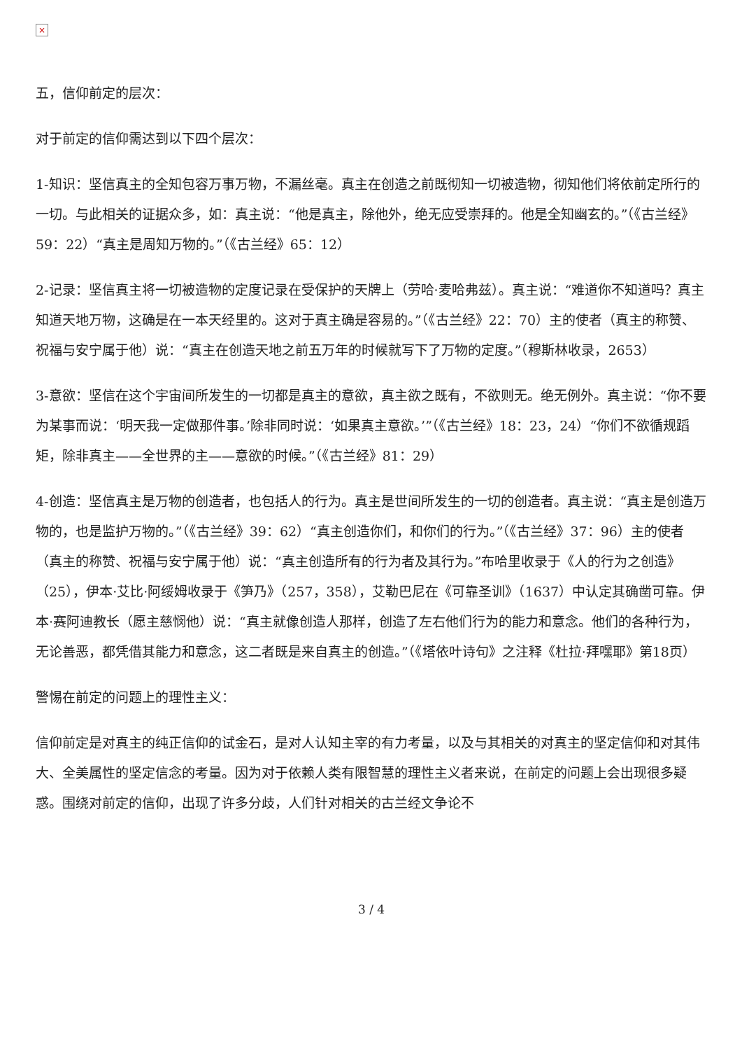×
五，信仰前定的层次：
对于前定的信仰需达到以下四个层次：
1-知识：坚信真主的全知包容万事万物，不漏丝毫。真主在创造之前既彻知一切被造物，彻知他们将依前定所行的一切。与此相关的证据众多，如：真主说：“他是真主，除他外，绝无应受崇拜的。他是全知幽玄的。”（《古兰经》59：22）“真主是周知万物的。”（《古兰经》65：12）
2-记录：坚信真主将一切被造物的定度记录在受保护的天牌上（劳哈·麦哈弗兹）。真主说：“难道你不知道吗？真主知道天地万物，这确是在一本天经里的。这对于真主确是容易的。”（《古兰经》22：70）主的使者（真主的称赞、祝福与安宁属于他）说：“真主在创造天地之前五万年的时候就写下了万物的定度。”（穆斯林收录，2653）
3-意欲：坚信在这个宇宙间所发生的一切都是真主的意欲，真主欲之既有，不欲则无。绝无例外。真主说：“你不要为某事而说：‘明天我一定做那件事。’除非同时说：‘如果真主意欲。’”（《古兰经》18：23，24）“你们不欲循规蹈矩，除非真主——全世界的主——意欲的时候。”（《古兰经》81：29）
4-创造：坚信真主是万物的创造者，也包括人的行为。真主是世间所发生的一切的创造者。真主说：“真主是创造万物的，也是监护万物的。”（《古兰经》39：62）“真主创造你们，和你们的行为。”（《古兰经》37：96）主的使者（真主的称赞、祝福与安宁属于他）说：“真主创造所有的行为者及其行为。”布哈里收录于《人的行为之创造》（25），伊本·艾比·阿绥姆收录于《笋乃》（257，358），艾勒巴尼在《可靠圣训》（1637）中认定其确凿可靠。伊本·赛阿迪教长（愿主慈悯他）说：“真主就像创造人那样，创造了左右他们行为的能力和意念。他们的各种行为，无论善恶，都凭借其能力和意念，这二者既是来自真主的创造。”（《塔依叶诗句》之注释《杜拉·拜嘿耶》第18页）
警惕在前定的问题上的理性主义：
信仰前定是对真主的纯正信仰的试金石，是对人认知主宰的有力考量，以及与其相关的对真主的坚定信仰和对其伟大、全美属性的坚定信念的考量。因为对于依赖人类有限智慧的理性主义者来说，在前定的问题上会出现很多疑惑。围绕对前定的信仰，出现了许多分歧，人们针对相关的古兰经文争论不
3 / 4